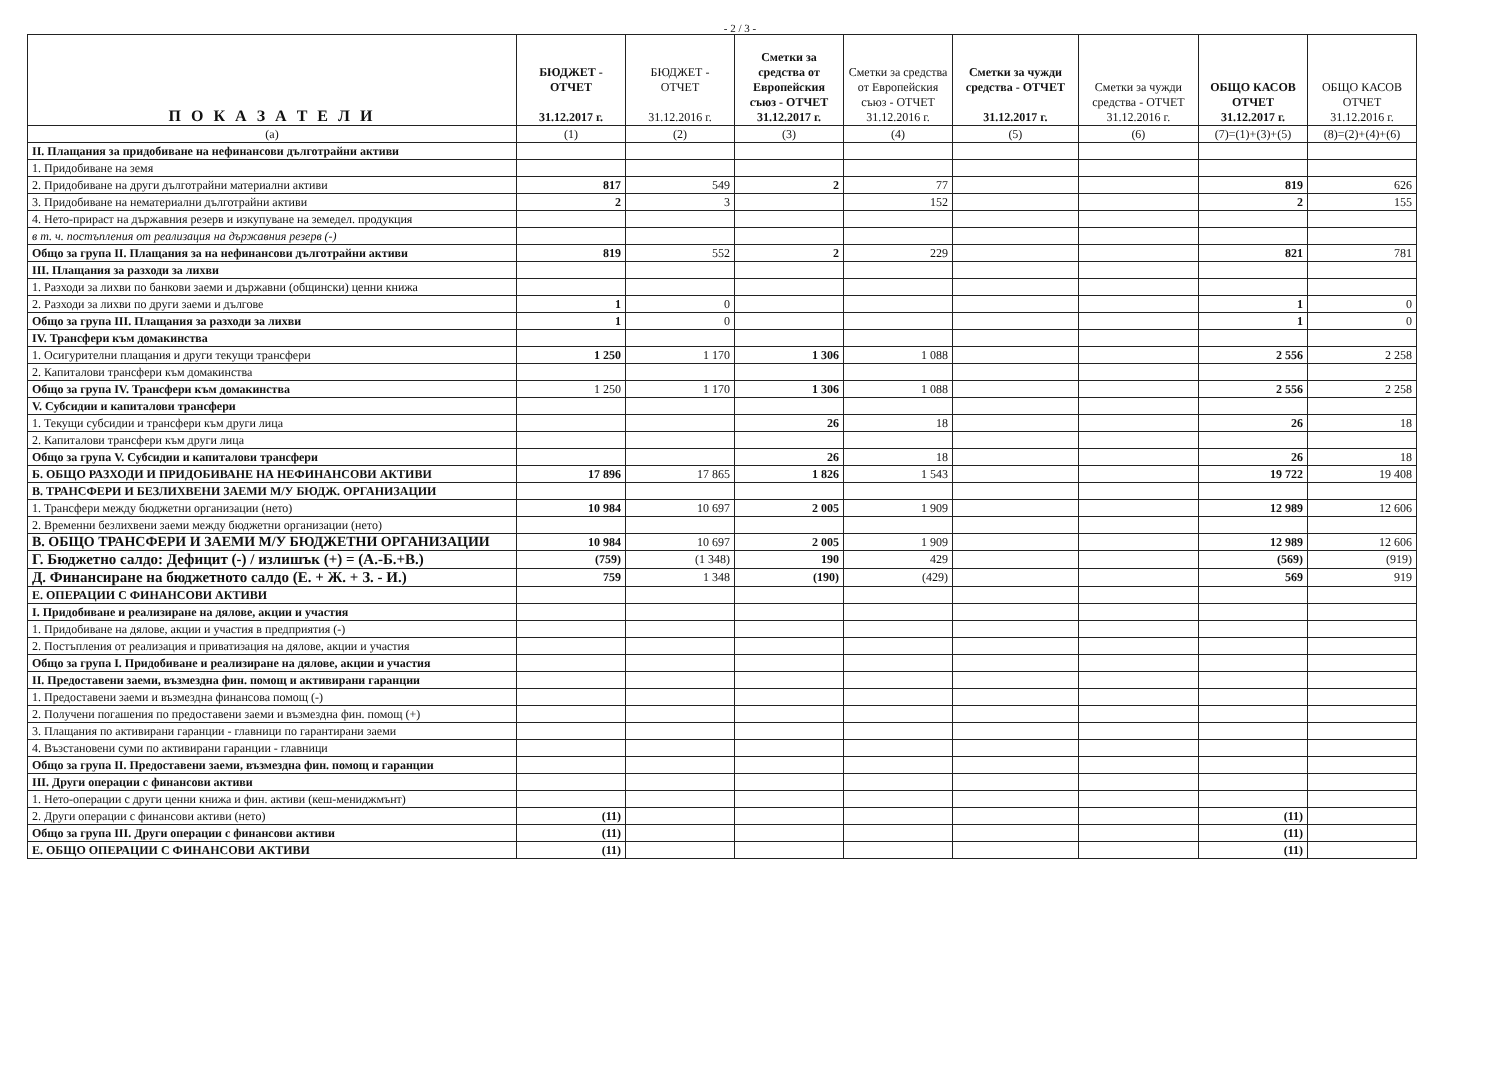- 2 / 3 -
| П О К А З А Т Е Л И | БЮДЖЕТ - ОТЧЕТ 31.12.2017 г. | БЮДЖЕТ - ОТЧЕТ 31.12.2016 г. | Сметки за средства от Европейския съюз - ОТЧЕТ 31.12.2017 г. | Сметки за средства от Европейския съюз - ОТЧЕТ 31.12.2016 г. | Сметки за чужди средства - ОТЧЕТ 31.12.2017 г. | Сметки за чужди средства - ОТЧЕТ 31.12.2016 г. | ОБЩО КАСОВ ОТЧЕТ 31.12.2017 г. | ОБЩО КАСОВ ОТЧЕТ 31.12.2016 г. |
| --- | --- | --- | --- | --- | --- | --- | --- | --- |
| (а) | (1) | (2) | (3) | (4) | (5) | (6) | (7)=(1)+(3)+(5) | (8)=(2)+(4)+(6) |
| II. Плащания за придобиване на нефинансови дълготрайни активи | | | | | | | | |
| 1. Придобиване на земя | | | | | | | | |
| 2. Придобиване на други дълготрайни материални активи | 817 | 549 | 2 | 77 | | | 819 | 626 |
| 3. Придобиване на нематериални дълготрайни активи | 2 | 3 | | 152 | | | 2 | 155 |
| 4. Нето-прираст на държавния резерв и изкупуване на земедел. продукция | | | | | | | | |
| в т. ч. постъпления от реализация на държавния резерв (-) | | | | | | | | |
| Общо за група II. Плащания за на нефинансови дълготрайни активи | 819 | 552 | 2 | 229 | | | 821 | 781 |
| III. Плащания за разходи за лихви | | | | | | | | |
| 1. Разходи за лихви по банкови заеми и държавни (общински) ценни книжа | | | | | | | | |
| 2. Разходи за лихви по други заеми и дългове | 1 | 0 | | | | | 1 | 0 |
| Общо за група III. Плащания за разходи за лихви | 1 | 0 | | | | | 1 | 0 |
| IV. Трансфери към домакинства | | | | | | | | |
| 1. Осигурителни плащания и други текущи трансфери | 1 250 | 1 170 | 1 306 | 1 088 | | | 2 556 | 2 258 |
| 2. Капиталови трансфери към домакинства | | | | | | | | |
| Общо за група IV. Трансфери към домакинства | 1 250 | 1 170 | 1 306 | 1 088 | | | 2 556 | 2 258 |
| V. Субсидии и капиталови трансфери | | | | | | | | |
| 1. Текущи субсидии и трансфери към други лица | | | 26 | 18 | | | 26 | 18 |
| 2. Капиталови трансфери към други лица | | | | | | | | |
| Общо за група V. Субсидии и капиталови трансфери | | | 26 | 18 | | | 26 | 18 |
| Б. ОБЩО РАЗХОДИ И ПРИДОБИВАНЕ НА НЕФИНАНСОВИ АКТИВИ | 17 896 | 17 865 | 1 826 | 1 543 | | | 19 722 | 19 408 |
| В. ТРАНСФЕРИ И БЕЗЛИХВЕНИ ЗАЕМИ М/У БЮДЖ. ОРГАНИЗАЦИИ | | | | | | | | |
| 1. Трансфери между бюджетни организации (нето) | 10 984 | 10 697 | 2 005 | 1 909 | | | 12 989 | 12 606 |
| 2. Временни безлихвени заеми между бюджетни организации (нето) | | | | | | | | |
| В. ОБЩО ТРАНСФЕРИ И ЗАЕМИ М/У БЮДЖЕТНИ ОРГАНИЗАЦИИ | 10 984 | 10 697 | 2 005 | 1 909 | | | 12 989 | 12 606 |
| Г. Бюджетно салдо: Дефицит (-) / излишък (+) = (А.-Б.+В.) | (759) | (1 348) | 190 | 429 | | | (569) | (919) |
| Д. Финансиране на бюджетното салдо (Е. + Ж. + З. - И.) | 759 | 1 348 | (190) | (429) | | | 569 | 919 |
| Е. ОПЕРАЦИИ С ФИНАНСОВИ АКТИВИ | | | | | | | | |
| I. Придобиване и реализиране на дялове, акции и участия | | | | | | | | |
| 1. Придобиване на дялове, акции и участия в предприятия (-) | | | | | | | | |
| 2. Постъпления от реализация и приватизация на дялове, акции и участия | | | | | | | | |
| Общо за група I. Придобиване и реализиране на дялове, акции и участия | | | | | | | | |
| II. Предоставени заеми, възмездна фин. помощ и активирани гаранции | | | | | | | | |
| 1. Предоставени заеми и възмездна финансова помощ (-) | | | | | | | | |
| 2. Получени погашения по предоставени заеми и възмездна фин. помощ (+) | | | | | | | | |
| 3. Плащания по активирани гаранции - главници по гарантирани заеми | | | | | | | | |
| 4. Възстановени суми по активирани гаранции - главници | | | | | | | | |
| Общо за група II. Предоставени заеми, възмездна фин. помощ и гаранции | | | | | | | | |
| III. Други операции с финансови активи | | | | | | | | |
| 1. Нето-операции с други ценни книжа и фин. активи (кеш-мениджмънт) | | | | | | | | |
| 2. Други операции с финансови активи (нето) | (11) | | | | | | (11) | |
| Общо за група III. Други операции с финансови активи | (11) | | | | | | (11) | |
| Е. ОБЩО ОПЕРАЦИИ С ФИНАНСОВИ АКТИВИ | (11) | | | | | | (11) | |